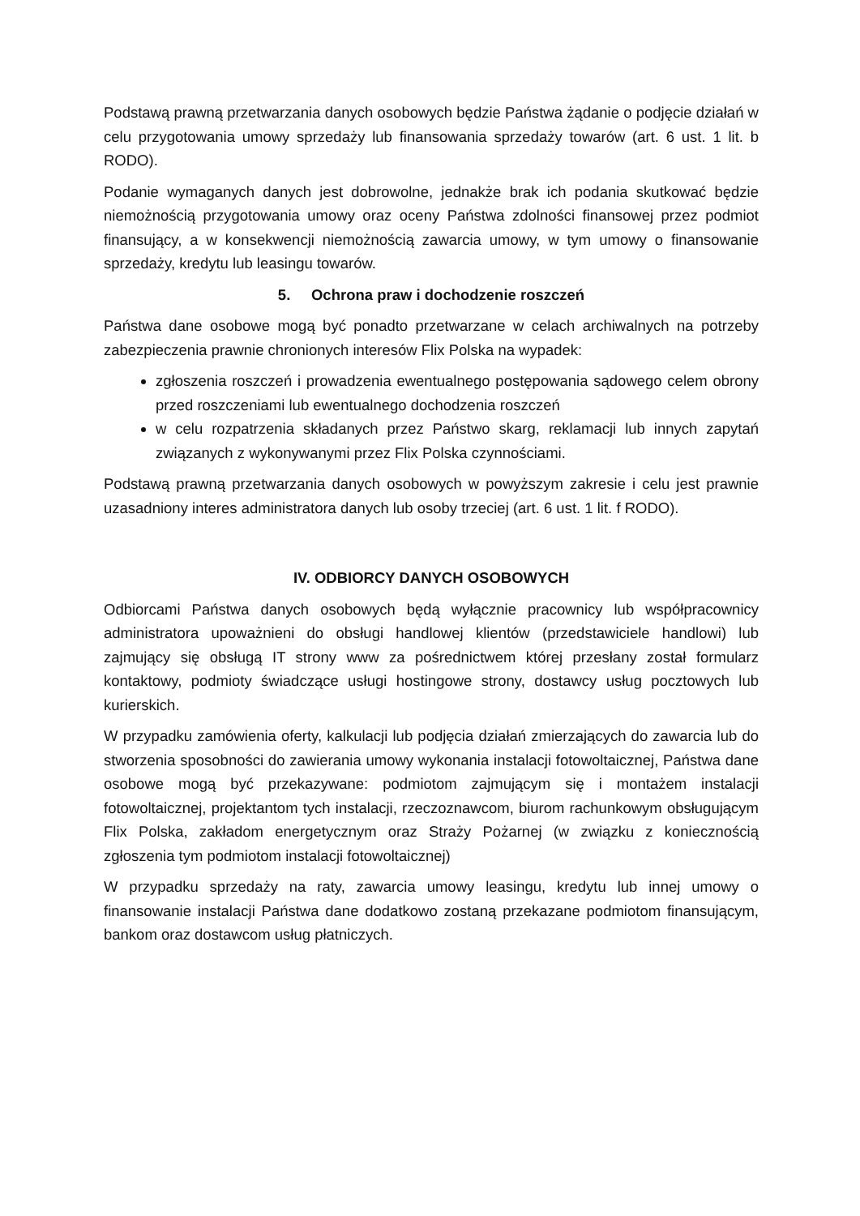Podstawą prawną przetwarzania danych osobowych będzie Państwa żądanie o podjęcie działań w celu przygotowania umowy sprzedaży lub finansowania sprzedaży towarów (art. 6 ust. 1 lit. b RODO).
Podanie wymaganych danych jest dobrowolne, jednakże brak ich podania skutkować będzie niemożnością przygotowania umowy oraz oceny Państwa zdolności finansowej przez podmiot finansujący, a w konsekwencji niemożnością zawarcia umowy, w tym umowy o finansowanie sprzedaży, kredytu lub leasingu towarów.
5. Ochrona praw i dochodzenie roszczeń
Państwa dane osobowe mogą być ponadto przetwarzane w celach archiwalnych na potrzeby zabezpieczenia prawnie chronionych interesów Flix Polska na wypadek:
zgłoszenia roszczeń i prowadzenia ewentualnego postępowania sądowego celem obrony przed roszczeniami lub ewentualnego dochodzenia roszczeń
w celu rozpatrzenia składanych przez Państwo skarg, reklamacji lub innych zapytań związanych z wykonywanymi przez Flix Polska czynnościami.
Podstawą prawną przetwarzania danych osobowych w powyższym zakresie i celu jest prawnie uzasadniony interes administratora danych lub osoby trzeciej (art. 6 ust. 1 lit. f RODO).
IV. ODBIORCY DANYCH OSOBOWYCH
Odbiorcami Państwa danych osobowych będą wyłącznie pracownicy lub współpracownicy administratora upoważnieni do obsługi handlowej klientów (przedstawiciele handlowi) lub zajmujący się obsługą IT strony www za pośrednictwem której przesłany został formularz kontaktowy, podmioty świadczące usługi hostingowe strony, dostawcy usług pocztowych lub kurierskich.
W przypadku zamówienia oferty, kalkulacji lub podjęcia działań zmierzających do zawarcia lub do stworzenia sposobności do zawierania umowy wykonania instalacji fotowoltaicznej, Państwa dane osobowe mogą być przekazywane: podmiotom zajmującym się i montażem instalacji fotowoltaicznej, projektantom tych instalacji, rzeczoznawcom, biurom rachunkowym obsługującym Flix Polska, zakładom energetycznym oraz Straży Pożarnej (w związku z koniecznością zgłoszenia tym podmiotom instalacji fotowoltaicznej)
W przypadku sprzedaży na raty, zawarcia umowy leasingu, kredytu lub innej umowy o finansowanie instalacji Państwa dane dodatkowo zostaną przekazane podmiotom finansującym, bankom oraz dostawcom usług płatniczych.